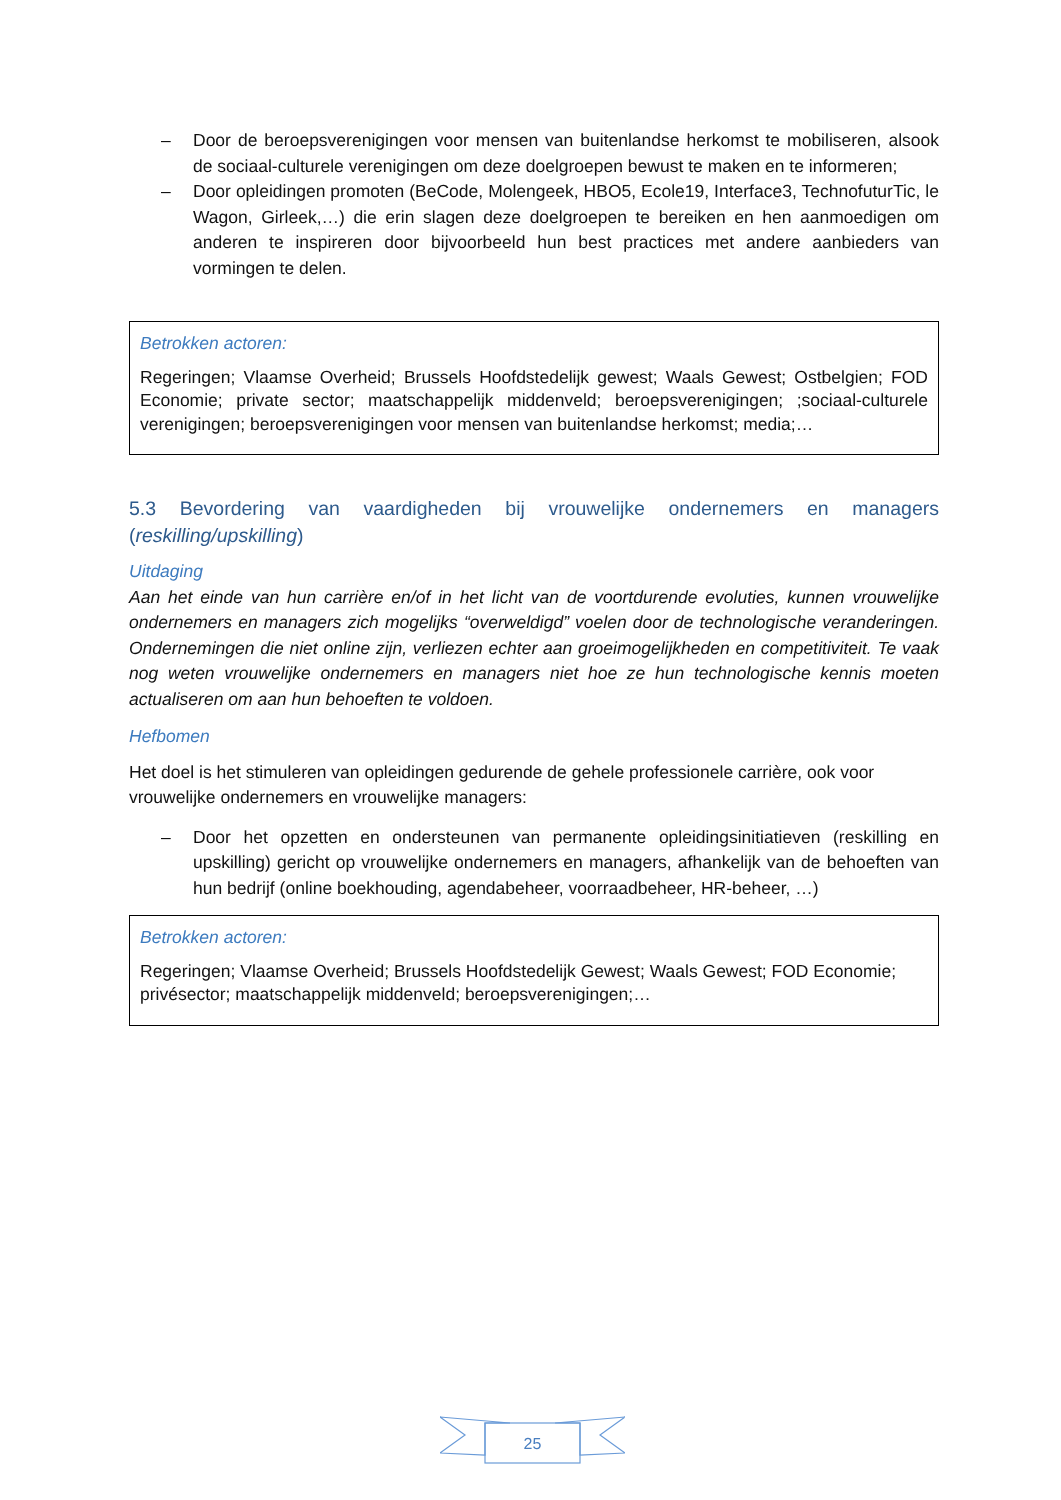– Door de beroepsverenigingen voor mensen van buitenlandse herkomst te mobiliseren, alsook de sociaal-culturele verenigingen om deze doelgroepen bewust te maken en te informeren;
– Door opleidingen promoten (BeCode, Molengeek, HBO5, Ecole19, Interface3, TechnofuturTic, le Wagon, Girleek,…) die erin slagen deze doelgroepen te bereiken en hen aanmoedigen om anderen te inspireren door bijvoorbeeld hun best practices met andere aanbieders van vormingen te delen.
Betrokken actoren:
Regeringen; Vlaamse Overheid; Brussels Hoofdstedelijk gewest; Waals Gewest; Ostbelgien; FOD Economie; private sector; maatschappelijk middenveld; beroepsverenigingen; ;sociaal-culturele verenigingen; beroepsverenigingen voor mensen van buitenlandse herkomst; media;…
5.3 Bevordering van vaardigheden bij vrouwelijke ondernemers en managers (reskilling/upskilling)
Uitdaging
Aan het einde van hun carrière en/of in het licht van de voortdurende evoluties, kunnen vrouwelijke ondernemers en managers zich mogelijks “overweldigd” voelen door de technologische veranderingen. Ondernemingen die niet online zijn, verliezen echter aan groeimogelijkheden en competitiviteit. Te vaak nog weten vrouwelijke ondernemers en managers niet hoe ze hun technologische kennis moeten actualiseren om aan hun behoeften te voldoen.
Hefbomen
Het doel is het stimuleren van opleidingen gedurende de gehele professionele carrière, ook voor vrouwelijke ondernemers en vrouwelijke managers:
– Door het opzetten en ondersteunen van permanente opleidingsinitiatieven (reskilling en upskilling) gericht op vrouwelijke ondernemers en managers, afhankelijk van de behoeften van hun bedrijf (online boekhouding, agendabeheer, voorraadbeheer, HR-beheer, …)
Betrokken actoren:
Regeringen; Vlaamse Overheid; Brussels Hoofdstedelijk Gewest; Waals Gewest; FOD Economie; privésector; maatschappelijk middenveld; beroepsverenigingen;…
25